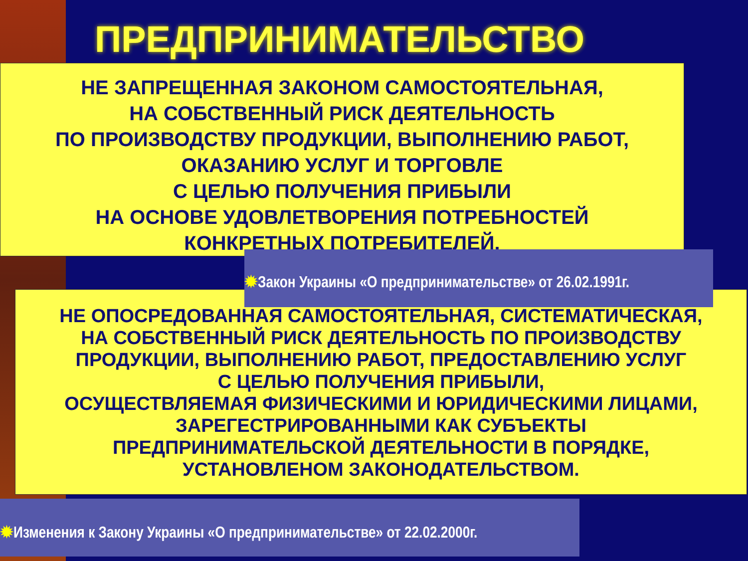ПРЕДПРИНИМАТЕЛЬСТВО
НЕ ЗАПРЕЩЕННАЯ ЗАКОНОМ САМОСТОЯТЕЛЬНАЯ,
НА СОБСТВЕННЫЙ РИСК ДЕЯТЕЛЬНОСТЬ
ПО ПРОИЗВОДСТВУ ПРОДУКЦИИ, ВЫПОЛНЕНИЮ РАБОТ,
ОКАЗАНИЮ УСЛУГ И ТОРГОВЛЕ
С ЦЕЛЬЮ ПОЛУЧЕНИЯ ПРИБЫЛИ
НА ОСНОВЕ УДОВЛЕТВОРЕНИЯ ПОТРЕБНОСТЕЙ
КОНКРЕТНЫХ ПОТРЕБИТЕЛЕЙ.
✹Закон Украины «О предпринимательстве» от 26.02.1991г.
НЕ ОПОСРЕДОВАННАЯ САМОСТОЯТЕЛЬНАЯ, СИСТЕМАТИЧЕСКАЯ,
НА СОБСТВЕННЫЙ РИСК ДЕЯТЕЛЬНОСТЬ ПО ПРОИЗВОДСТВУ
ПРОДУКЦИИ, ВЫПОЛНЕНИЮ РАБОТ, ПРЕДОСТАВЛЕНИЮ УСЛУГ
С ЦЕЛЬЮ ПОЛУЧЕНИЯ ПРИБЫЛИ,
ОСУЩЕСТВЛЯЕМАЯ ФИЗИЧЕСКИМИ И ЮРИДИЧЕСКИМИ ЛИЦАМИ,
ЗАРЕГЕСТРИРОВАННЫМИ КАК СУБЪЕКТЫ
ПРЕДПРИНИМАТЕЛЬСКОЙ ДЕЯТЕЛЬНОСТИ В ПОРЯДКЕ,
УСТАНОВЛЕНОМ ЗАКОНОДАТЕЛЬСТВОМ.
✹Изменения к Закону Украины «О предпринимательстве» от 22.02.2000г.